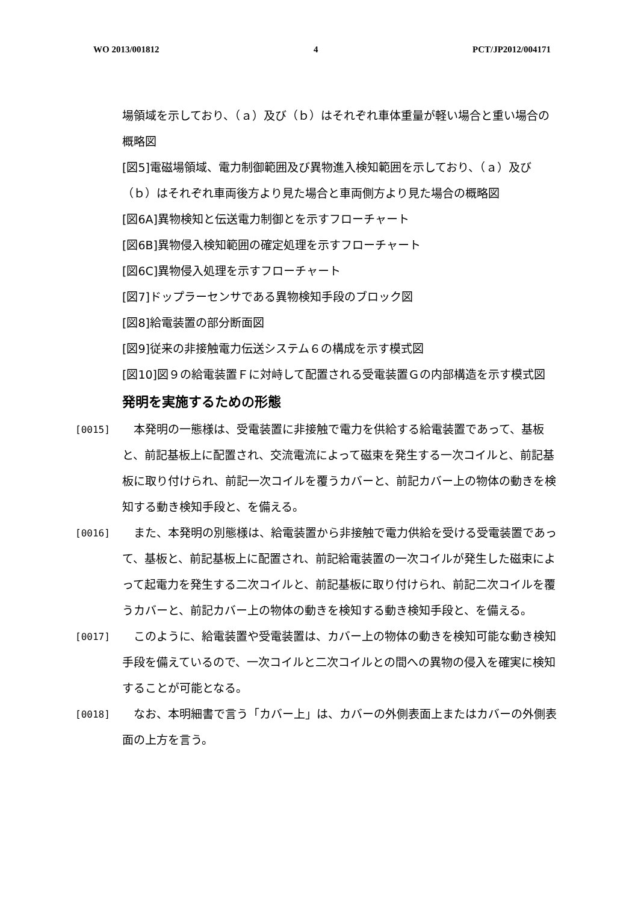WO 2013/001812 4 PCT/JP2012/004171
場領域を示しており、（ａ）及び（ｂ）はそれぞれ車体重量が軽い場合と重い場合の概略図
[図5]電磁場領域、電力制御範囲及び異物進入検知範囲を示しており、（ａ）及び（ｂ）はそれぞれ車両後方より見た場合と車両側方より見た場合の概略図
[図6A]異物検知と伝送電力制御とを示すフローチャート
[図6B]異物侵入検知範囲の確定処理を示すフローチャート
[図6C]異物侵入処理を示すフローチャート
[図7]ドップラーセンサである異物検知手段のブロック図
[図8]給電装置の部分断面図
[図9]従来の非接触電力伝送システム６の構成を示す模式図
[図10]図９の給電装置Ｆに対峙して配置される受電装置Ｇの内部構造を示す模式図
発明を実施するための形態
[0015]　本発明の一態様は、受電装置に非接触で電力を供給する給電装置であって、基板と、前記基板上に配置され、交流電流によって磁束を発生する一次コイルと、前記基板に取り付けられ、前記一次コイルを覆うカバーと、前記カバー上の物体の動きを検知する動き検知手段と、を備える。
[0016]　また、本発明の別態様は、給電装置から非接触で電力供給を受ける受電装置であって、基板と、前記基板上に配置され、前記給電装置の一次コイルが発生した磁束によって起電力を発生する二次コイルと、前記基板に取り付けられ、前記二次コイルを覆うカバーと、前記カバー上の物体の動きを検知する動き検知手段と、を備える。
[0017]　このように、給電装置や受電装置は、カバー上の物体の動きを検知可能な動き検知手段を備えているので、一次コイルと二次コイルとの間への異物の侵入を確実に検知することが可能となる。
[0018]　なお、本明細書で言う「カバー上」は、カバーの外側表面上またはカバーの外側表面の上方を言う。